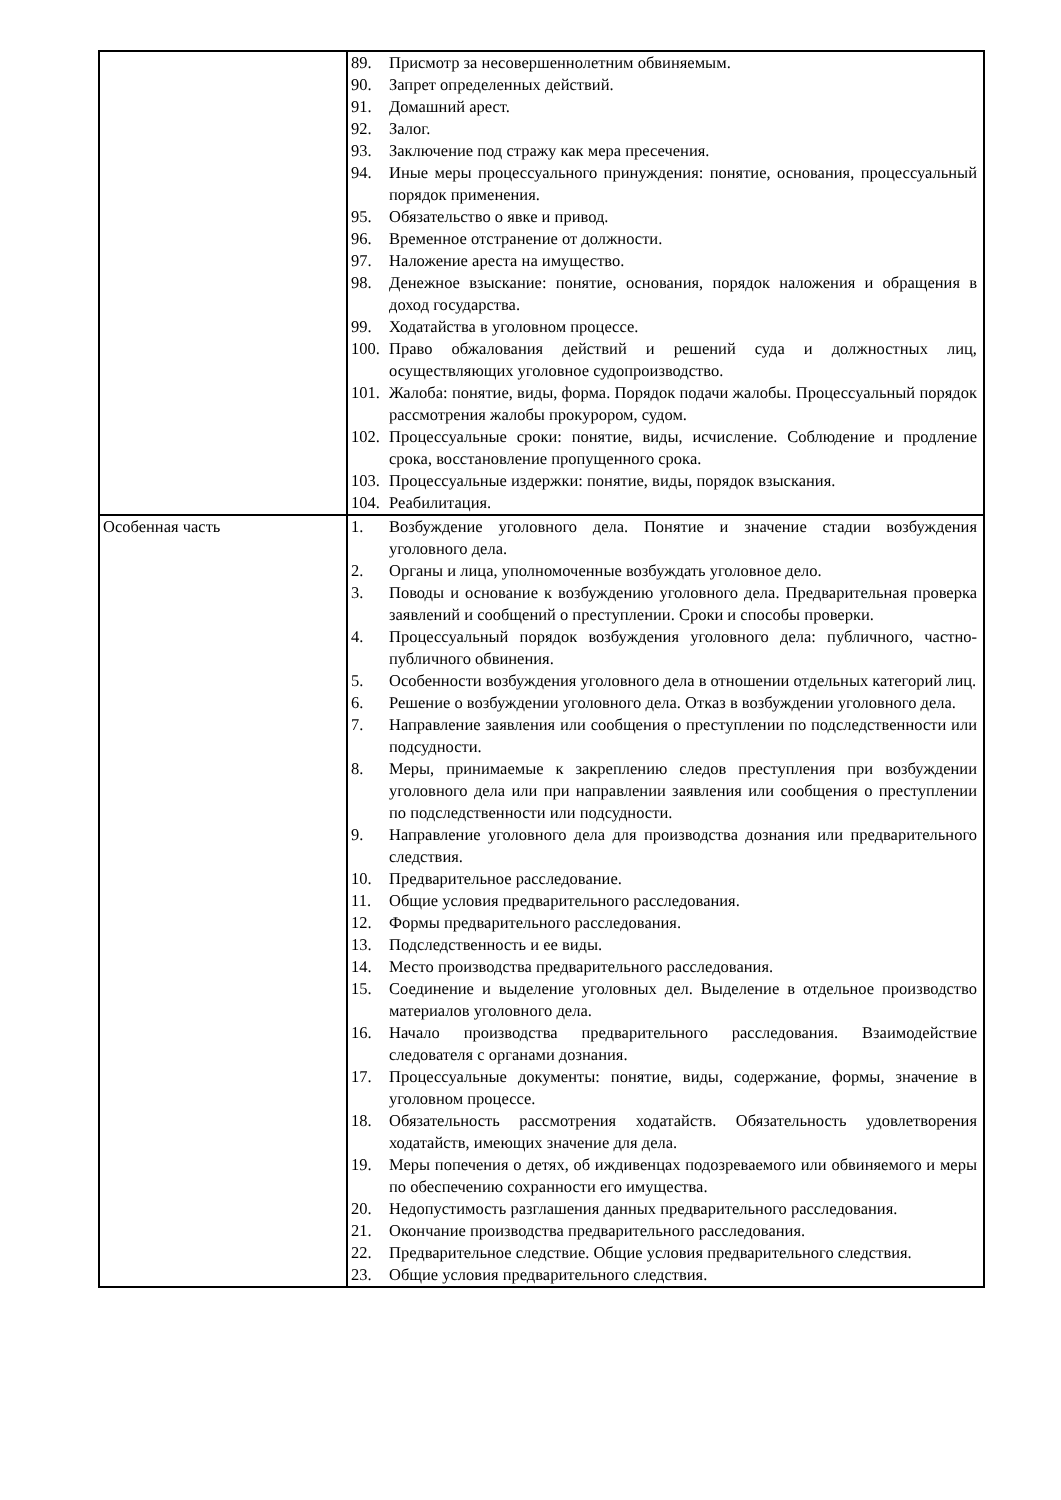| | 89. Присмотр за несовершеннолетним обвиняемым. 90. Запрет определенных действий. 91. Домашний арест. 92. Залог. 93. Заключение под стражу как мера пресечения. 94. Иные меры процессуального принуждения: понятие, основания, процессуальный порядок применения. 95. Обязательство о явке и привод. 96. Временное отстранение от должности. 97. Наложение ареста на имущество. 98. Денежное взыскание: понятие, основания, порядок наложения и обращения в доход государства. 99. Ходатайства в уголовном процессе. 100. Право обжалования действий и решений суда и должностных лиц, осуществляющих уголовное судопроизводство. 101. Жалоба: понятие, виды, форма. Порядок подачи жалобы. Процессуальный порядок рассмотрения жалобы прокурором, судом. 102. Процессуальные сроки: понятие, виды, исчисление. Соблюдение и продление срока, восстановление пропущенного срока. 103. Процессуальные издержки: понятие, виды, порядок взыскания. 104. Реабилитация. |
| Особенная часть | 1. Возбуждение уголовного дела. Понятие и значение стадии возбуждения уголовного дела. 2. Органы и лица, уполномоченные возбуждать уголовное дело. 3. Поводы и основание к возбуждению уголовного дела. Предварительная проверка заявлений и сообщений о преступлении. Сроки и способы проверки. 4. Процессуальный порядок возбуждения уголовного дела: публичного, частно-публичного обвинения. 5. Особенности возбуждения уголовного дела в отношении отдельных категорий лиц. 6. Решение о возбуждении уголовного дела. Отказ в возбуждении уголовного дела. 7. Направление заявления или сообщения о преступлении по подследственности или подсудности. 8. Меры, принимаемые к закреплению следов преступления при возбуждении уголовного дела или при направлении заявления или сообщения о преступлении по подследственности или подсудности. 9. Направление уголовного дела для производства дознания или предварительного следствия. 10. Предварительное расследование. 11. Общие условия предварительного расследования. 12. Формы предварительного расследования. 13. Подследственность и ее виды. 14. Место производства предварительного расследования. 15. Соединение и выделение уголовных дел. Выделение в отдельное производство материалов уголовного дела. 16. Начало производства предварительного расследования. Взаимодействие следователя с органами дознания. 17. Процессуальные документы: понятие, виды, содержание, формы, значение в уголовном процессе. 18. Обязательность рассмотрения ходатайств. Обязательность удовлетворения ходатайств, имеющих значение для дела. 19. Меры попечения о детях, об иждивенцах подозреваемого или обвиняемого и меры по обеспечению сохранности его имущества. 20. Недопустимость разглашения данных предварительного расследования. 21. Окончание производства предварительного расследования. 22. Предварительное следствие. Общие условия предварительного следствия. 23. Общие условия предварительного следствия. |